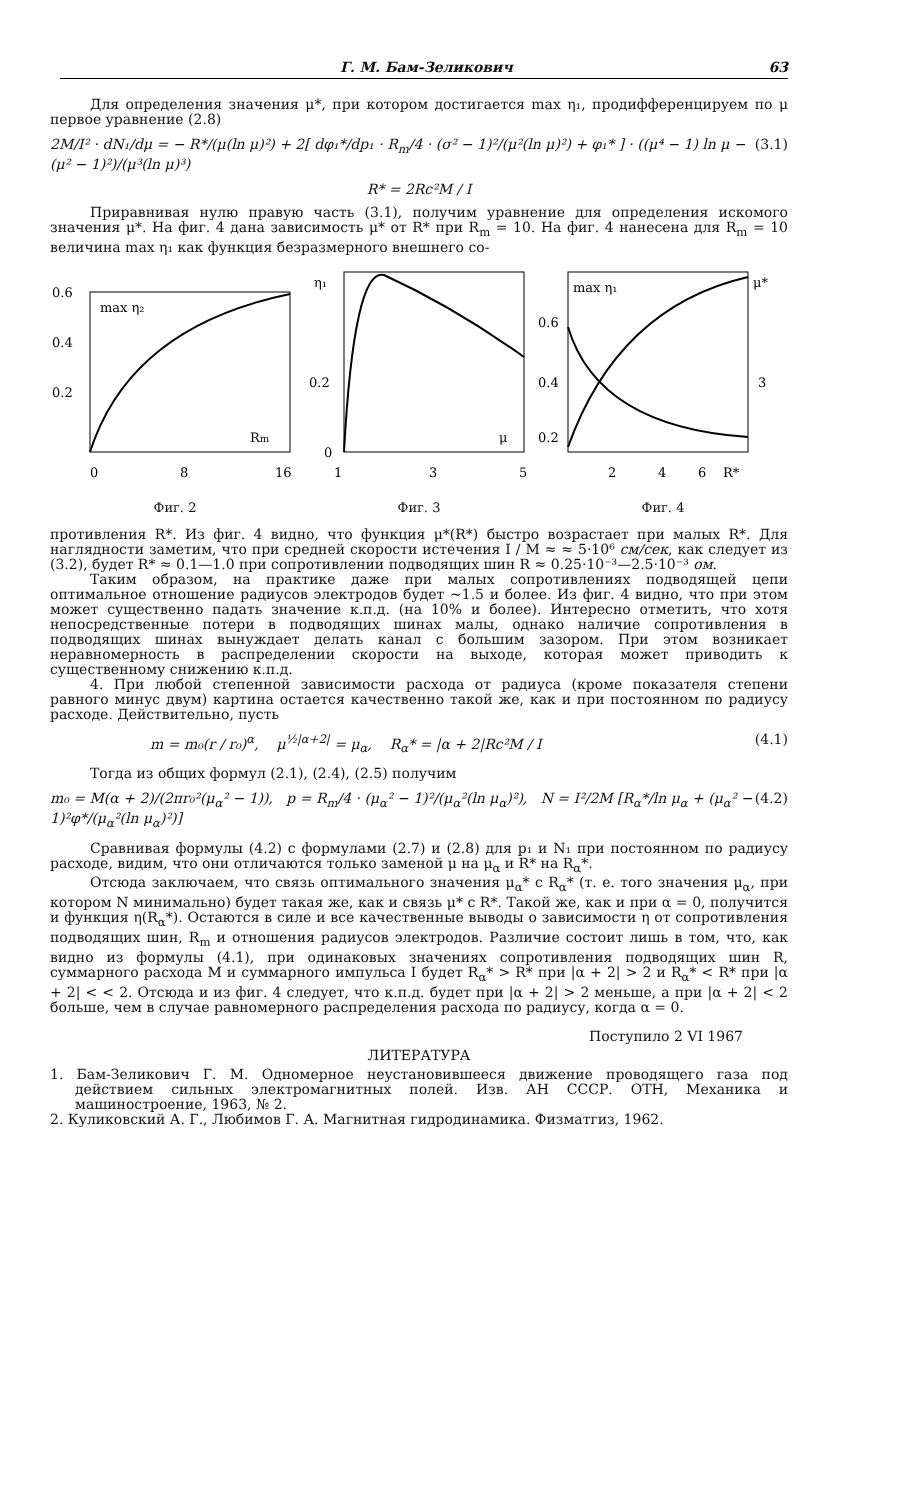Г. М. Бам-Зеликович 63
Для определения значения μ*, при котором достигается max η₁, продифференцируем по μ первое уравнение (2.8)
2M/I² · dN₁/dμ = − R*/(μ(ln μ)²) + 2[ dφ₁*/dp₁ · R<sub>m</sub>/4 · (σ² − 1)²/(μ²(ln μ)²) + φ₁* ] · ((μ⁴ − 1) ln μ − (μ² − 1)²)/(μ³(ln μ)³) (3.1)
R* = 2Rc²M / I
Приравнивая нулю правую часть (3.1), получим уравнение для определения искомого значения μ*. На фиг. 4 дана зависимость μ* от R* при R<sub>m</sub> = 10. На фиг. 4 нанесена для R<sub>m</sub> = 10 величина max η₁ как функция безразмерного внешнего со-
0.6
0.4
0.2
0
8
16
max η₂
Rm
Фиг. 2
η₁
0.2
0
1
3
5
μ
Фиг. 3
max η₁
μ*
0.6
0.4
0.2
3
2
4
6
R*
Фиг. 4
противления R*. Из фиг. 4 видно, что функция μ*(R*) быстро возрастает при малых R*. Для наглядности заметим, что при средней скорости истечения I / M ≈ ≈ 5·10⁶ см/сек, как следует из (3.2), будет R* ≈ 0.1—1.0 при сопротивлении подводящих шин R ≈ 0.25·10⁻³—2.5·10⁻³ ом.
Таким образом, на практике даже при малых сопротивлениях подводящей цепи оптимальное отношение радиусов электродов будет ~1.5 и более. Из фиг. 4 видно, что при этом может существенно падать значение к.п.д. (на 10% и более). Интересно отметить, что хотя непосредственные потери в подводящих шинах малы, однако наличие сопротивления в подводящих шинах вынуждает делать канал с большим зазором. При этом возникает неравномерность в распределении скорости на выходе, которая может приводить к существенному снижению к.п.д.
4. При любой степенной зависимости расхода от радиуса (кроме показателя степени равного минус двум) картина остается качественно такой же, как и при постоянном по радиусу расходе. Действительно, пусть
m = m₀(r / r₀)<sup>α</sup>, μ<sup>½|α+2|</sup> = μ<sub>α</sub>, R<sub>α</sub>* = |α + 2|Rc²M / I (4.1)
Тогда из общих формул (2.1), (2.4), (2.5) получим
m₀ = M(α + 2)/(2πr₀²(μ<sub>α</sub>² − 1)), p = R<sub>m</sub>/4 · (μ<sub>α</sub>² − 1)²/(μ<sub>α</sub>²(ln μ<sub>α</sub>)²), N = I²/2M [R<sub>α</sub>*/ln μ<sub>α</sub> + (μ<sub>α</sub>² − 1)²φ*/(μ<sub>α</sub>²(ln μ<sub>α</sub>)²)] (4.2)
Сравнивая формулы (4.2) с формулами (2.7) и (2.8) для p₁ и N₁ при постоянном по радиусу расходе, видим, что они отличаются только заменой μ на μ<sub>α</sub> и R* на R<sub>α</sub>*.
Отсюда заключаем, что связь оптимального значения μ<sub>α</sub>* с R<sub>α</sub>* (т. е. того значения μ<sub>α</sub>, при котором N минимально) будет такая же, как и связь μ* с R*. Такой же, как и при α = 0, получится и функция η(R<sub>α</sub>*). Остаются в силе и все качественные выводы о зависимости η от сопротивления подводящих шин, R<sub>m</sub> и отношения радиусов электродов. Различие состоит лишь в том, что, как видно из формулы (4.1), при одинаковых значениях сопротивления подводящих шин R, суммарного расхода M и суммарного импульса I будет R<sub>α</sub>* > R* при |α + 2| > 2 и R<sub>α</sub>* < R* при |α + 2| < < 2. Отсюда и из фиг. 4 следует, что к.п.д. будет при |α + 2| > 2 меньше, а при |α + 2| < 2 больше, чем в случае равномерного распределения расхода по радиусу, когда α = 0.
Поступило 2 VI 1967
ЛИТЕРАТУРА
1. Бам-Зеликович Г. М. Одномерное неустановившееся движение проводящего газа под действием сильных электромагнитных полей. Изв. АН СССР. ОТН, Механика и машиностроение, 1963, № 2.
2. Куликовский А. Г., Любимов Г. А. Магнитная гидродинамика. Физматгиз, 1962.